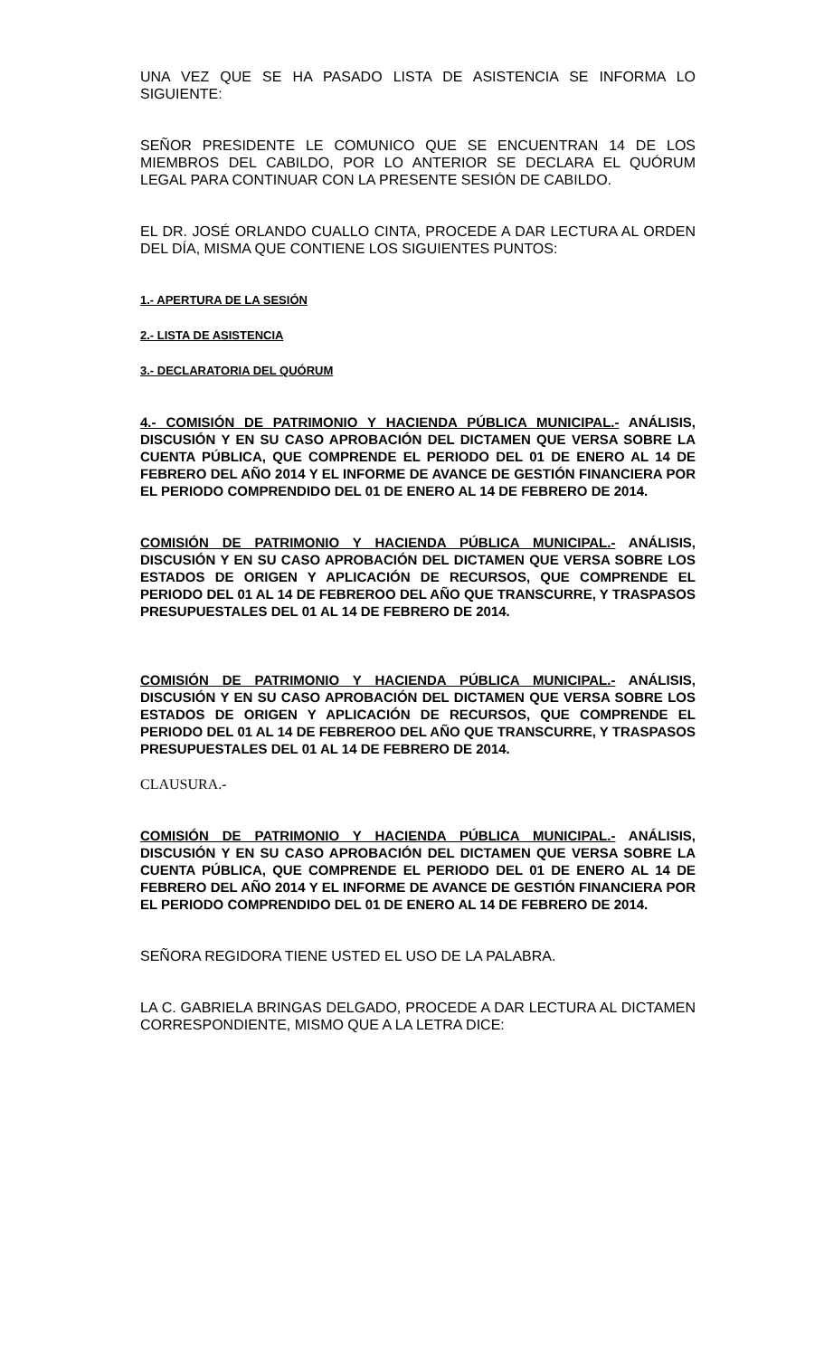UNA VEZ QUE SE HA PASADO LISTA DE ASISTENCIA SE INFORMA LO SIGUIENTE:
SEÑOR PRESIDENTE LE COMUNICO QUE SE ENCUENTRAN 14 DE LOS MIEMBROS DEL CABILDO, POR LO ANTERIOR SE DECLARA EL QUÓRUM LEGAL PARA CONTINUAR CON LA PRESENTE SESIÓN DE CABILDO.
EL DR. JOSÉ ORLANDO CUALLO CINTA, PROCEDE A DAR LECTURA AL ORDEN DEL DÍA, MISMA QUE CONTIENE LOS SIGUIENTES PUNTOS:
1.- APERTURA DE LA SESIÓN
2.- LISTA DE ASISTENCIA
3.- DECLARATORIA DEL QUÓRUM
4.- COMISIÓN DE PATRIMONIO Y HACIENDA PÚBLICA MUNICIPAL.- ANÁLISIS, DISCUSIÓN Y EN SU CASO APROBACIÓN DEL DICTAMEN QUE VERSA SOBRE LA CUENTA PÚBLICA, QUE COMPRENDE EL PERIODO DEL 01 DE ENERO AL 14 DE FEBRERO DEL AÑO 2014 Y EL INFORME DE AVANCE DE GESTIÓN FINANCIERA POR EL PERIODO COMPRENDIDO DEL 01 DE ENERO AL 14 DE FEBRERO DE 2014.
COMISIÓN DE PATRIMONIO Y HACIENDA PÚBLICA MUNICIPAL.- ANÁLISIS, DISCUSIÓN Y EN SU CASO APROBACIÓN DEL DICTAMEN QUE VERSA SOBRE LOS ESTADOS DE ORIGEN Y APLICACIÓN DE RECURSOS, QUE COMPRENDE EL PERIODO DEL 01 AL 14 DE FEBREROO DEL AÑO QUE TRANSCURRE, Y TRASPASOS PRESUPUESTALES DEL 01 AL 14 DE FEBRERO DE 2014.
COMISIÓN DE PATRIMONIO Y HACIENDA PÚBLICA MUNICIPAL.- ANÁLISIS, DISCUSIÓN Y EN SU CASO APROBACIÓN DEL DICTAMEN QUE VERSA SOBRE LOS ESTADOS DE ORIGEN Y APLICACIÓN DE RECURSOS, QUE COMPRENDE EL PERIODO DEL 01 AL 14 DE FEBREROO DEL AÑO QUE TRANSCURRE, Y TRASPASOS PRESUPUESTALES DEL 01 AL 14 DE FEBRERO DE 2014.
CLAUSURA.-
COMISIÓN DE PATRIMONIO Y HACIENDA PÚBLICA MUNICIPAL.- ANÁLISIS, DISCUSIÓN Y EN SU CASO APROBACIÓN DEL DICTAMEN QUE VERSA SOBRE LA CUENTA PÚBLICA, QUE COMPRENDE EL PERIODO DEL 01 DE ENERO AL 14 DE FEBRERO DEL AÑO 2014 Y EL INFORME DE AVANCE DE GESTIÓN FINANCIERA POR EL PERIODO COMPRENDIDO DEL 01 DE ENERO AL 14 DE FEBRERO DE 2014.
SEÑORA REGIDORA TIENE USTED EL USO DE LA PALABRA.
LA C. GABRIELA BRINGAS DELGADO, PROCEDE A DAR LECTURA AL DICTAMEN CORRESPONDIENTE, MISMO QUE A LA LETRA DICE: